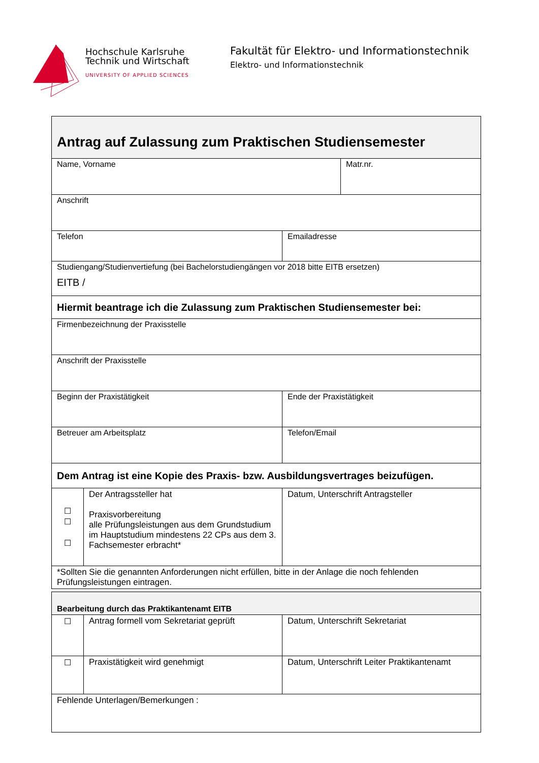Hochschule Karlsruhe
Technik und Wirtschaft
UNIVERSITY OF APPLIED SCIENCES
Fakultät für Elektro- und Informationstechnik
Elektro- und Informationstechnik
| Antrag auf Zulassung zum Praktischen Studiensemester | | | |
| --- | --- | --- | --- |
| Name, Vorname | | | Matr.nr. |
| Anschrift | | | |
| Telefon | | Emailadresse | |
| Studiengang/Studienvertiefung (bei Bachelorstudiengängen vor 2018 bitte EITB ersetzen) EITB / | | | |
| Hiermit beantrage ich die Zulassung zum Praktischen Studiensemester bei: | | | |
| Firmenbezeichnung der Praxisstelle | | | |
| Anschrift der Praxisstelle | | | |
| Beginn der Praxistätigkeit | | Ende der Praxistätigkeit | |
| Betreuer am Arbeitsplatz | | Telefon/Email | |
| Dem Antrag ist eine Kopie des Praxis- bzw. Ausbildungsvertrages beizufügen. | | | |
| ☐ ☐ ☐ | Der Antragssteller hat Praxisvorbereitung alle Prüfungsleistungen aus dem Grundstudium im Hauptstudium mindestens 22 CPs aus dem 3. Fachsemester erbracht* | Datum, Unterschrift Antragsteller | |
| *Sollten Sie die genannten Anforderungen nicht erfüllen, bitte in der Anlage die noch fehlenden Prüfungsleistungen eintragen. | | | |
| Bearbeitung durch das Praktikantenamt EITB | | |
| --- | --- | --- |
| ☐ | Antrag formell vom Sekretariat geprüft | Datum, Unterschrift Sekretariat |
| ☐ | Praxistätigkeit wird genehmigt | Datum, Unterschrift Leiter Praktikantenamt |
| Fehlende Unterlagen/Bemerkungen : | | |